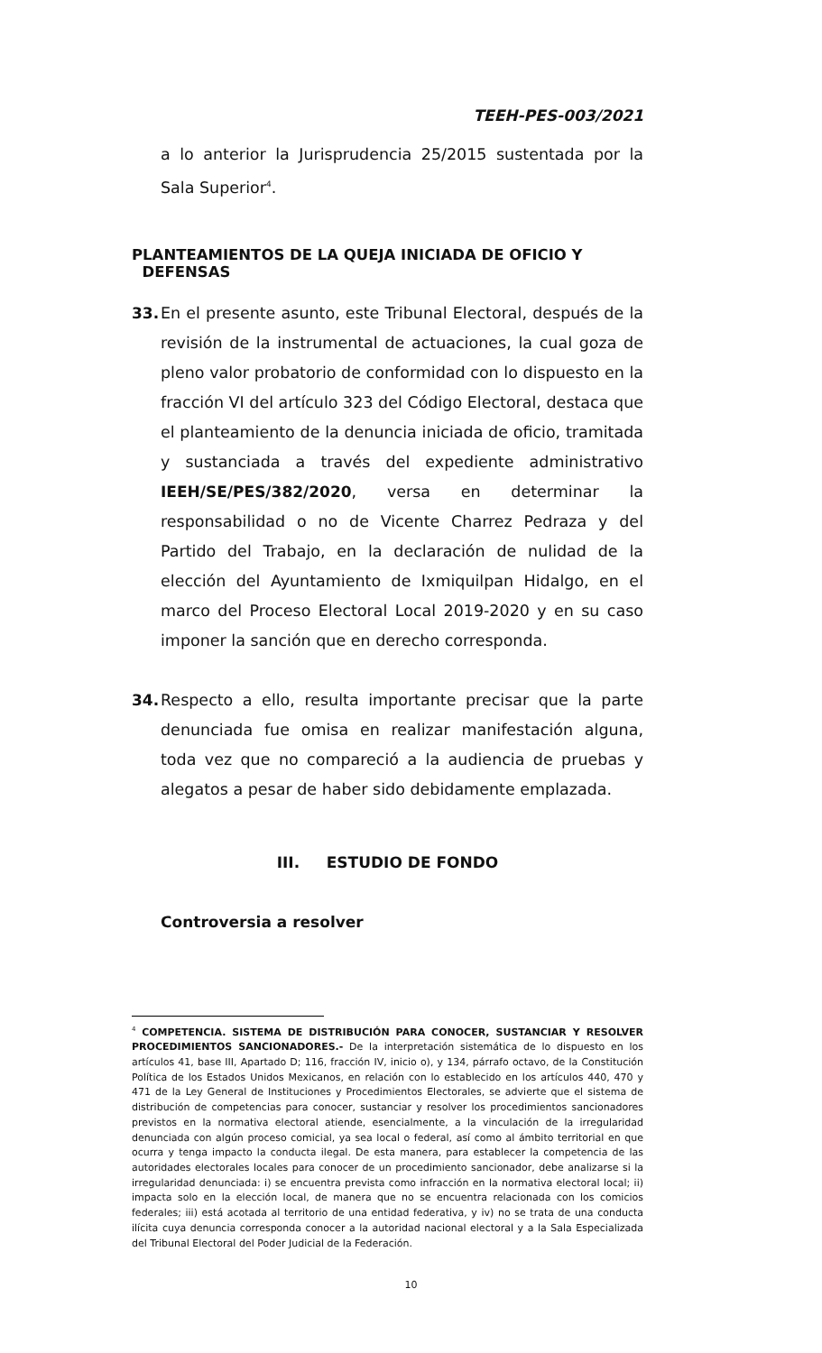TEEH-PES-003/2021
a lo anterior la Jurisprudencia 25/2015 sustentada por la Sala Superior<sup>4</sup>.
PLANTEAMIENTOS DE LA QUEJA INICIADA DE OFICIO Y DEFENSAS
33. En el presente asunto, este Tribunal Electoral, después de la revisión de la instrumental de actuaciones, la cual goza de pleno valor probatorio de conformidad con lo dispuesto en la fracción VI del artículo 323 del Código Electoral, destaca que el planteamiento de la denuncia iniciada de oficio, tramitada y sustanciada a través del expediente administrativo IEEH/SE/PES/382/2020, versa en determinar la responsabilidad o no de Vicente Charrez Pedraza y del Partido del Trabajo, en la declaración de nulidad de la elección del Ayuntamiento de Ixmiquilpan Hidalgo, en el marco del Proceso Electoral Local 2019-2020 y en su caso imponer la sanción que en derecho corresponda.
34. Respecto a ello, resulta importante precisar que la parte denunciada fue omisa en realizar manifestación alguna, toda vez que no compareció a la audiencia de pruebas y alegatos a pesar de haber sido debidamente emplazada.
III. ESTUDIO DE FONDO
Controversia a resolver
<sup>4</sup> COMPETENCIA. SISTEMA DE DISTRIBUCIÓN PARA CONOCER, SUSTANCIAR Y RESOLVER PROCEDIMIENTOS SANCIONADORES.- De la interpretación sistemática de lo dispuesto en los artículos 41, base III, Apartado D; 116, fracción IV, inicio o), y 134, párrafo octavo, de la Constitución Política de los Estados Unidos Mexicanos, en relación con lo establecido en los artículos 440, 470 y 471 de la Ley General de Instituciones y Procedimientos Electorales, se advierte que el sistema de distribución de competencias para conocer, sustanciar y resolver los procedimientos sancionadores previstos en la normativa electoral atiende, esencialmente, a la vinculación de la irregularidad denunciada con algún proceso comicial, ya sea local o federal, así como al ámbito territorial en que ocurra y tenga impacto la conducta ilegal. De esta manera, para establecer la competencia de las autoridades electorales locales para conocer de un procedimiento sancionador, debe analizarse si la irregularidad denunciada: i) se encuentra prevista como infracción en la normativa electoral local; ii) impacta solo en la elección local, de manera que no se encuentra relacionada con los comicios federales; iii) está acotada al territorio de una entidad federativa, y iv) no se trata de una conducta ilícita cuya denuncia corresponda conocer a la autoridad nacional electoral y a la Sala Especializada del Tribunal Electoral del Poder Judicial de la Federación.
10